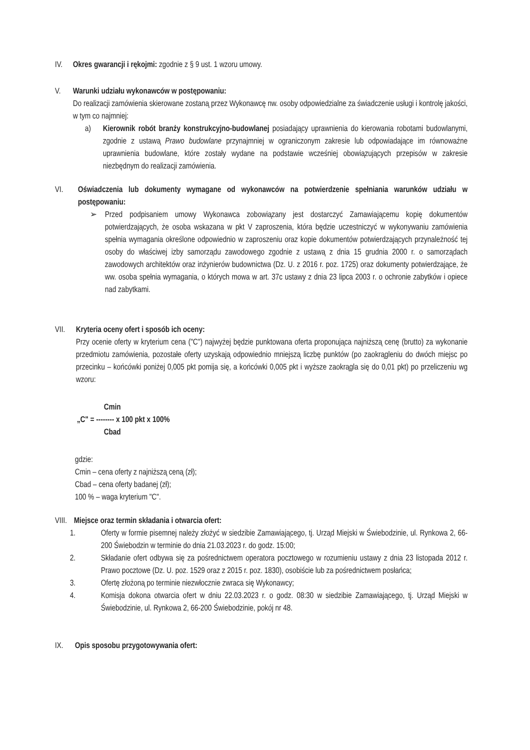IV. Okres gwarancji i rękojmi: zgodnie z § 9 ust. 1 wzoru umowy.
V. Warunki udziału wykonawców w postępowaniu:
Do realizacji zamówienia skierowane zostaną przez Wykonawcę nw. osoby odpowiedzialne za świadczenie usługi i kontrolę jakości, w tym co najmniej:
a) Kierownik robót branży konstrukcyjno-budowlanej posiadający uprawnienia do kierowania robotami budowlanymi, zgodnie z ustawą Prawo budowlane przynajmniej w ograniczonym zakresie lub odpowiadające im równoważne uprawnienia budowlane, które zostały wydane na podstawie wcześniej obowiązujących przepisów w zakresie niezbędnym do realizacji zamówienia.
VI. Oświadczenia lub dokumenty wymagane od wykonawców na potwierdzenie spełniania warunków udziału w postępowaniu:
➢ Przed podpisaniem umowy Wykonawca zobowiązany jest dostarczyć Zamawiającemu kopię dokumentów potwierdzających, że osoba wskazana w pkt V zaproszenia, która będzie uczestniczyć w wykonywaniu zamówienia spełnia wymagania określone odpowiednio w zaproszeniu oraz kopie dokumentów potwierdzających przynależność tej osoby do właściwej izby samorządu zawodowego zgodnie z ustawą z dnia 15 grudnia 2000 r. o samorządach zawodowych architektów oraz inżynierów budownictwa (Dz. U. z 2016 r. poz. 1725) oraz dokumenty potwierdzające, że ww. osoba spełnia wymagania, o których mowa w art. 37c ustawy z dnia 23 lipca 2003 r. o ochronie zabytków i opiece nad zabytkami.
VII. Kryteria oceny ofert i sposób ich oceny:
Przy ocenie oferty w kryterium cena ("C") najwyżej będzie punktowana oferta proponująca najniższą cenę (brutto) za wykonanie przedmiotu zamówienia, pozostałe oferty uzyskają odpowiednio mniejszą liczbę punktów (po zaokrągleniu do dwóch miejsc po przecinku – końcówki poniżej 0,005 pkt pomija się, a końcówki 0,005 pkt i wyższe zaokrągla się do 0,01 pkt) po przeliczeniu wg wzoru:
Cmin
„C" = -------- x 100 pkt x 100%
Cbad
gdzie:
Cmin – cena oferty z najniższą ceną (zł);
Cbad – cena oferty badanej (zł);
100 % – waga kryterium "C".
VIII.
Miejsce oraz termin składania i otwarcia ofert:
1. Oferty w formie pisemnej należy złożyć w siedzibie Zamawiającego, tj. Urząd Miejski w Świebodzinie, ul. Rynkowa 2, 66-200 Świebodzin w terminie do dnia 21.03.2023 r. do godz. 15:00;
2. Składanie ofert odbywa się za pośrednictwem operatora pocztowego w rozumieniu ustawy z dnia 23 listopada 2012 r. Prawo pocztowe (Dz. U. poz. 1529 oraz z 2015 r. poz. 1830), osobiście lub za pośrednictwem posłańca;
3. Ofertę złożoną po terminie niezwłocznie zwraca się Wykonawcy;
4. Komisja dokona otwarcia ofert w dniu 22.03.2023 r. o godz. 08:30 w siedzibie Zamawiającego, tj. Urząd Miejski w Świebodzinie, ul. Rynkowa 2, 66-200 Świebodzinie, pokój nr 48.
IX. Opis sposobu przygotowywania ofert: